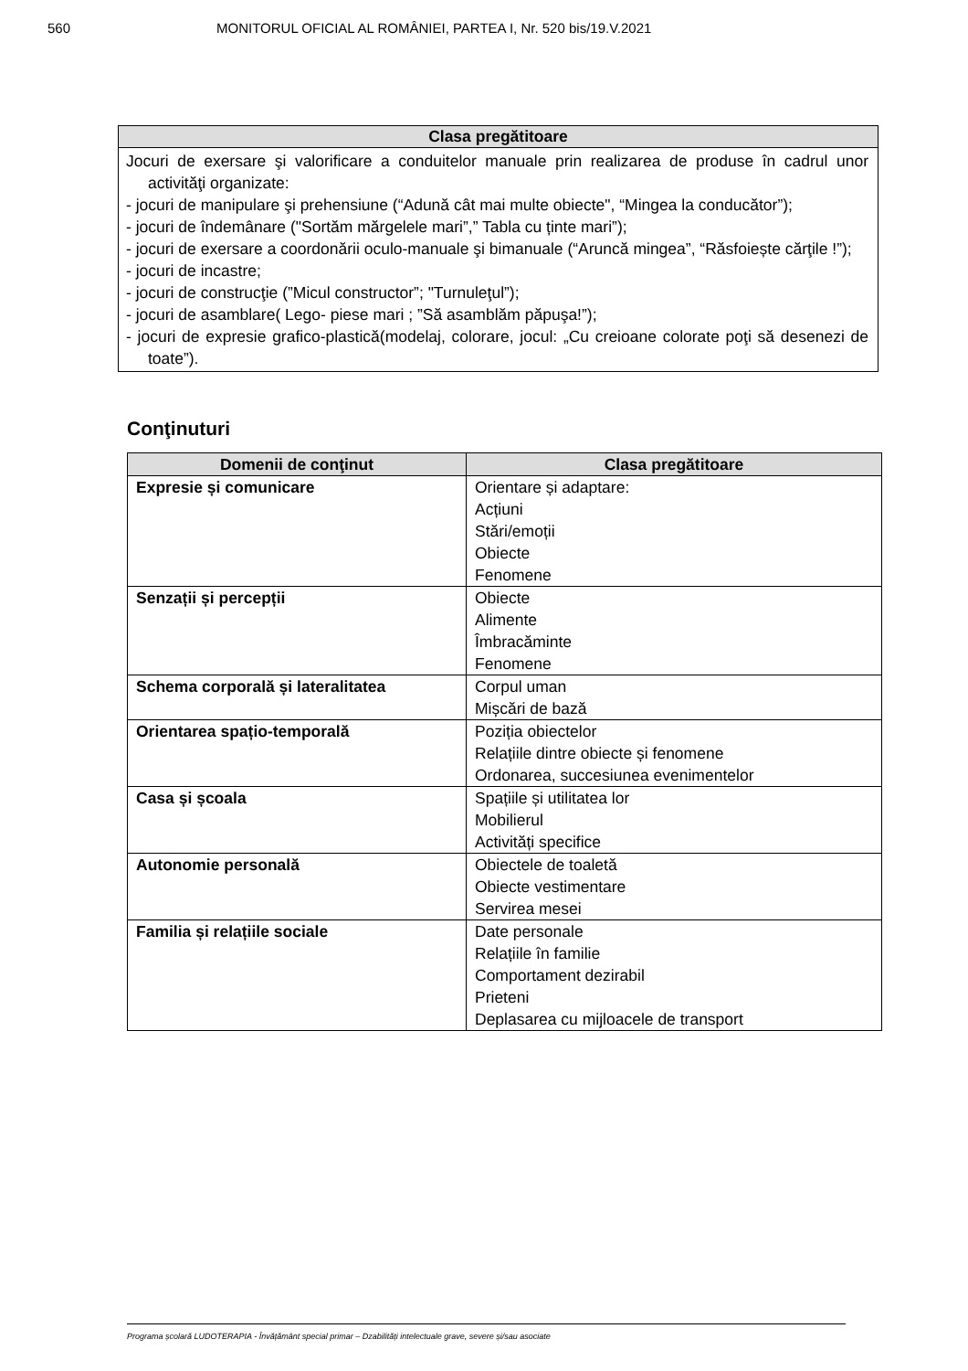560 MONITORUL OFICIAL AL ROMÂNIEI, PARTEA I, Nr. 520 bis/19.V.2021
| Clasa pregătitoare |
| --- |
| Jocuri de exersare şi valorificare a conduitelor manuale prin realizarea de produse în cadrul unor activităţi organizate: - jocuri de manipulare şi prehensiune (“Adună cât mai multe obiecte", “Mingea la conducător”); - jocuri de îndemânare ("Sortăm mărgelele mari”,” Tabla cu ținte mari”); - jocuri de exersare a coordonării oculo-manuale şi bimanuale (“Aruncă mingea”, “Răsfoiește cărţile !”); - jocuri de incastre; - jocuri de construcţie (”Micul constructor”; "Turnuleţul”); - jocuri de asamblare( Lego- piese mari ; ”Să asamblăm păpuşa!”); - jocuri de expresie grafico-plastică(modelaj, colorare, jocul: „Cu creioane colorate poţi să desenezi de toate”). |
Conţinuturi
| Domenii de conţinut | Clasa pregătitoare |
| --- | --- |
| Expresie și comunicare | Orientare și adaptare: Acțiuni Stări/emoții Obiecte Fenomene |
| Senzații și percepții | Obiecte Alimente Îmbracăminte Fenomene |
| Schema corporală și lateralitatea | Corpul uman Mișcări de bază |
| Orientarea spațio-temporală | Poziția obiectelor Relațiile dintre obiecte și fenomene Ordonarea, succesiunea evenimentelor |
| Casa și școala | Spațiile și utilitatea lor Mobilierul Activități specifice |
| Autonomie personală | Obiectele de toaletă Obiecte vestimentare Servirea mesei |
| Familia și relațiile sociale | Date personale Relațiile în familie Comportament dezirabil Prieteni Deplasarea cu mijloacele de transport |
Programa școlară LUDOTERAPIA - Învățământ special primar – Dzabilități intelectuale grave, severe și/sau asociate